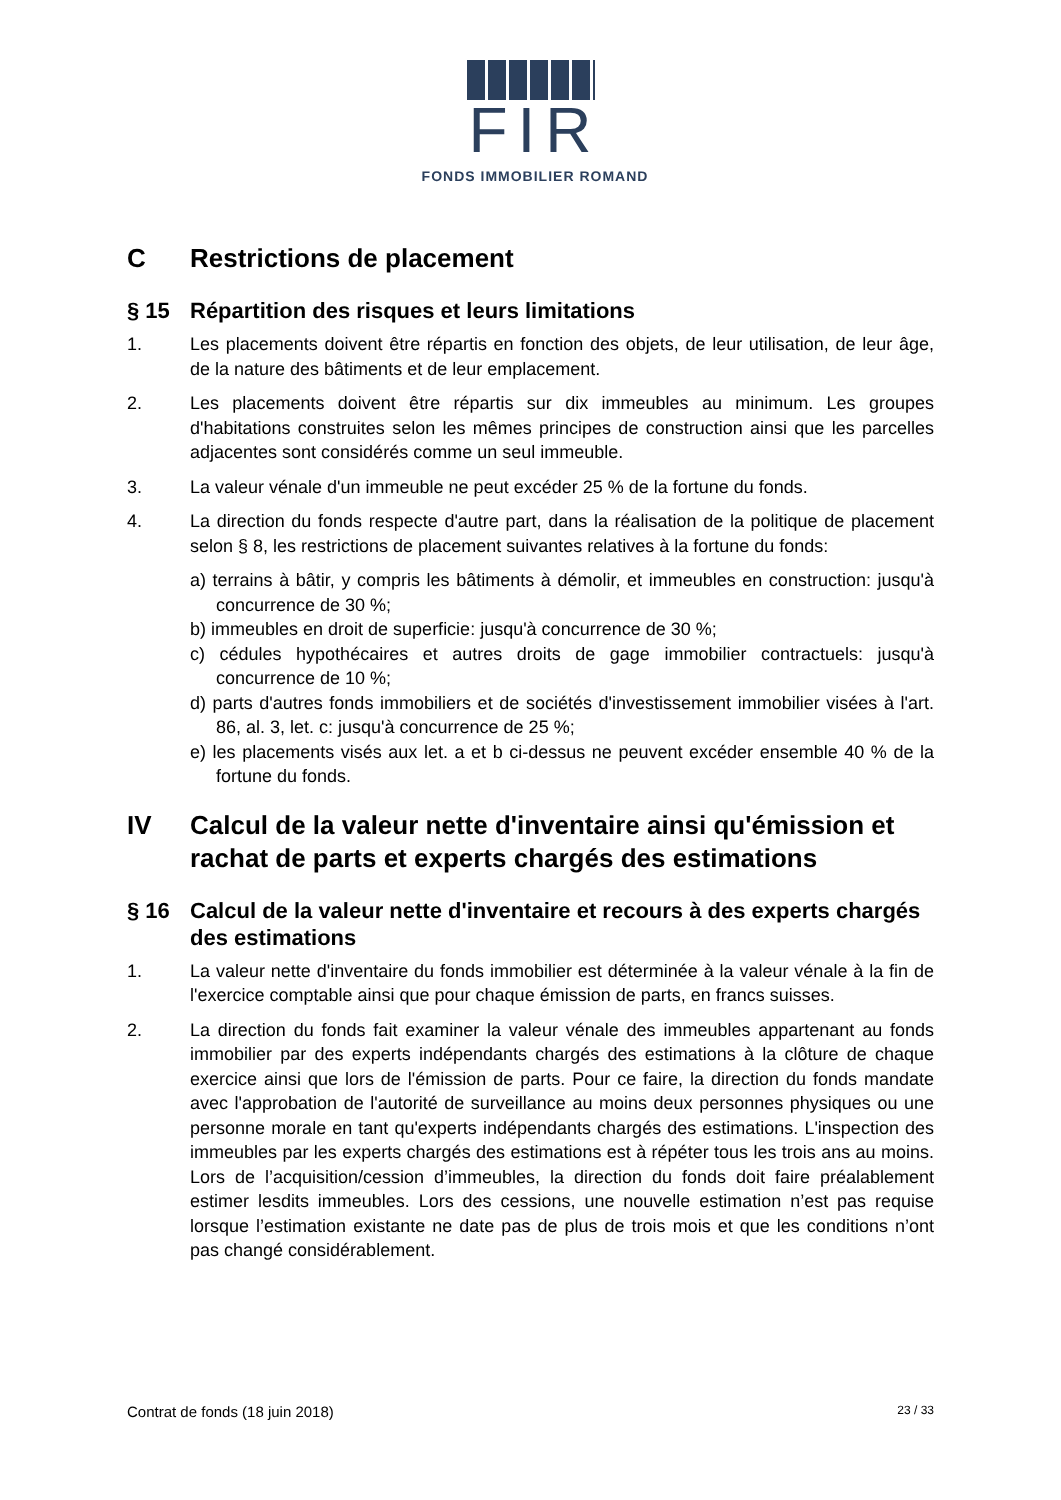FIR
FONDS IMMOBILIER ROMAND
C Restrictions de placement
§ 15 Répartition des risques et leurs limitations
1. Les placements doivent être répartis en fonction des objets, de leur utilisation, de leur âge, de la nature des bâtiments et de leur emplacement.
2. Les placements doivent être répartis sur dix immeubles au minimum. Les groupes d'habitations construites selon les mêmes principes de construction ainsi que les parcelles adjacentes sont considérés comme un seul immeuble.
3. La valeur vénale d'un immeuble ne peut excéder 25 % de la fortune du fonds.
4. La direction du fonds respecte d'autre part, dans la réalisation de la politique de placement selon § 8, les restrictions de placement suivantes relatives à la fortune du fonds:
a) terrains à bâtir, y compris les bâtiments à démolir, et immeubles en construction: jusqu'à concurrence de 30 %;
b) immeubles en droit de superficie: jusqu'à concurrence de 30 %;
c) cédules hypothécaires et autres droits de gage immobilier contractuels: jusqu'à concurrence de 10 %;
d) parts d'autres fonds immobiliers et de sociétés d'investissement immobilier visées à l'art. 86, al. 3, let. c: jusqu'à concurrence de 25 %;
e) les placements visés aux let. a et b ci-dessus ne peuvent excéder ensemble 40 % de la fortune du fonds.
IV Calcul de la valeur nette d'inventaire ainsi qu'émission et rachat de parts et experts chargés des estimations
§ 16 Calcul de la valeur nette d'inventaire et recours à des experts chargés des estimations
1. La valeur nette d'inventaire du fonds immobilier est déterminée à la valeur vénale à la fin de l'exercice comptable ainsi que pour chaque émission de parts, en francs suisses.
2. La direction du fonds fait examiner la valeur vénale des immeubles appartenant au fonds immobilier par des experts indépendants chargés des estimations à la clôture de chaque exercice ainsi que lors de l'émission de parts. Pour ce faire, la direction du fonds mandate avec l'approbation de l'autorité de surveillance au moins deux personnes physiques ou une personne morale en tant qu'experts indépendants chargés des estimations. L'inspection des immeubles par les experts chargés des estimations est à répéter tous les trois ans au moins. Lors de l’acquisition/cession d’immeubles, la direction du fonds doit faire préalablement estimer lesdits immeubles. Lors des cessions, une nouvelle estimation n’est pas requise lorsque l’estimation existante ne date pas de plus de trois mois et que les conditions n’ont pas changé considérablement.
Contrat de fonds (18 juin 2018) 23 / 33